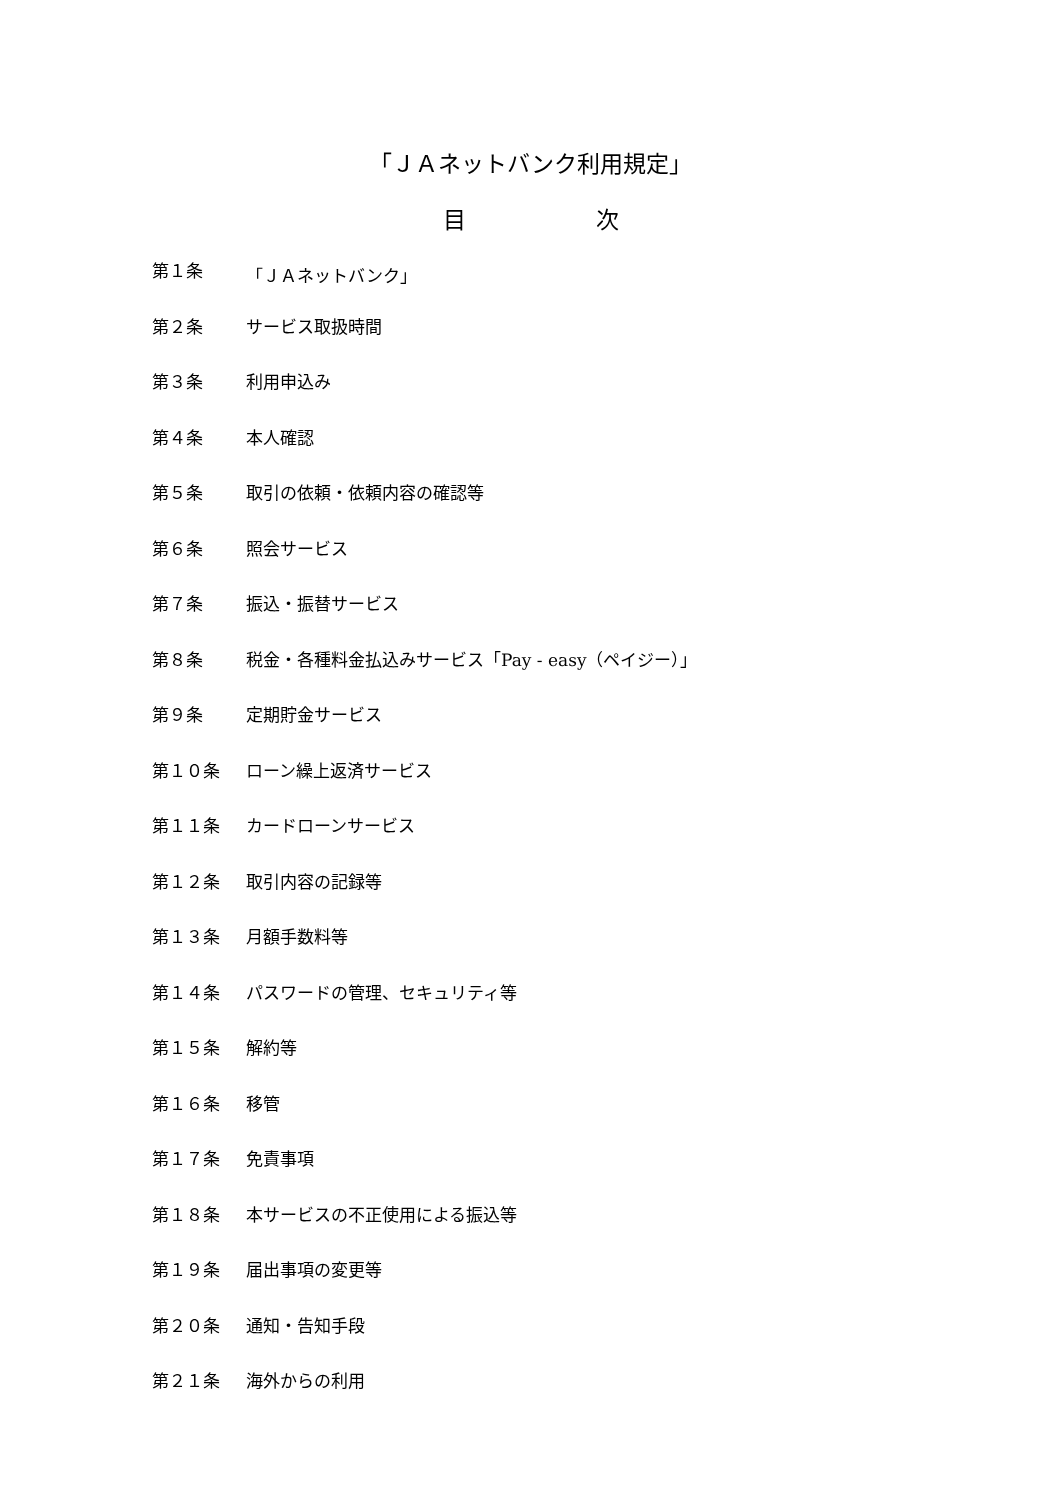「ＪＡネットバンク利用規定」
目 次
第１条 「ＪＡネットバンク」
第２条 サービス取扱時間
第３条 利用申込み
第４条 本人確認
第５条 取引の依頼・依頼内容の確認等
第６条 照会サービス
第７条 振込・振替サービス
第８条 税金・各種料金払込みサービス「Pay - easy（ペイジー）」
第９条 定期貯金サービス
第１０条 ローン繰上返済サービス
第１１条 カードローンサービス
第１２条 取引内容の記録等
第１３条 月額手数料等
第１４条 パスワードの管理、セキュリティ等
第１５条 解約等
第１６条 移管
第１７条 免責事項
第１８条 本サービスの不正使用による振込等
第１９条 届出事項の変更等
第２０条 通知・告知手段
第２１条 海外からの利用